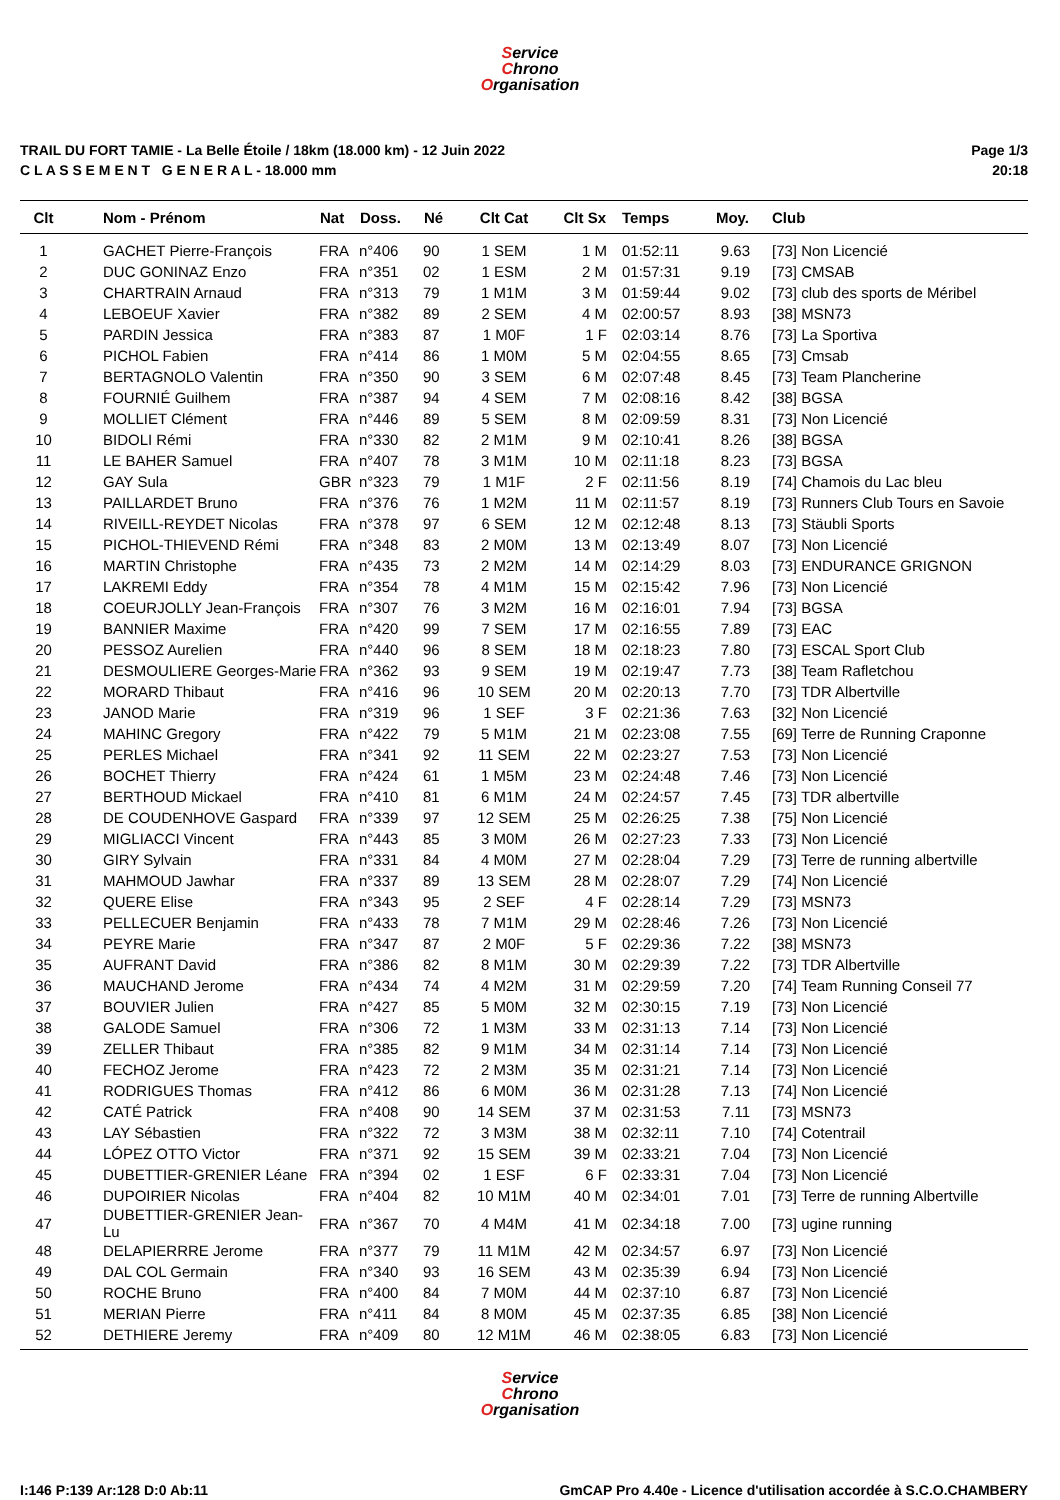Service
Chrono
Organisation
TRAIL DU FORT TAMIE - La Belle Étoile / 18km (18.000 km) - 12 Juin 2022
C L A S S E M E N T G E N E R A L - 18.000 mm
Page 1/3
20:18
| Clt | Nom - Prénom | Nat | Doss. | Né | Clt Cat | Clt Sx | Temps | Moy. | Club |
| --- | --- | --- | --- | --- | --- | --- | --- | --- | --- |
| 1 | GACHET Pierre-François | FRA | n°406 | 90 | 1 SEM | 1 M | 01:52:11 | 9.63 | [73] Non Licencié |
| 2 | DUC GONINAZ Enzo | FRA | n°351 | 02 | 1 ESM | 2 M | 01:57:31 | 9.19 | [73] CMSAB |
| 3 | CHARTRAIN Arnaud | FRA | n°313 | 79 | 1 M1M | 3 M | 01:59:44 | 9.02 | [73] club des sports de Méribel |
| 4 | LEBOEUF Xavier | FRA | n°382 | 89 | 2 SEM | 4 M | 02:00:57 | 8.93 | [38] MSN73 |
| 5 | PARDIN Jessica | FRA | n°383 | 87 | 1 M0F | 1 F | 02:03:14 | 8.76 | [73] La Sportiva |
| 6 | PICHOL Fabien | FRA | n°414 | 86 | 1 M0M | 5 M | 02:04:55 | 8.65 | [73] Cmsab |
| 7 | BERTAGNOLO Valentin | FRA | n°350 | 90 | 3 SEM | 6 M | 02:07:48 | 8.45 | [73] Team Plancherine |
| 8 | FOURNIÉ Guilhem | FRA | n°387 | 94 | 4 SEM | 7 M | 02:08:16 | 8.42 | [38] BGSA |
| 9 | MOLLIET Clément | FRA | n°446 | 89 | 5 SEM | 8 M | 02:09:59 | 8.31 | [73] Non Licencié |
| 10 | BIDOLI Rémi | FRA | n°330 | 82 | 2 M1M | 9 M | 02:10:41 | 8.26 | [38] BGSA |
| 11 | LE BAHER Samuel | FRA | n°407 | 78 | 3 M1M | 10 M | 02:11:18 | 8.23 | [73] BGSA |
| 12 | GAY Sula | GBR | n°323 | 79 | 1 M1F | 2 F | 02:11:56 | 8.19 | [74] Chamois du Lac bleu |
| 13 | PAILLARDET Bruno | FRA | n°376 | 76 | 1 M2M | 11 M | 02:11:57 | 8.19 | [73] Runners Club Tours en Savoie |
| 14 | RIVEILL-REYDET Nicolas | FRA | n°378 | 97 | 6 SEM | 12 M | 02:12:48 | 8.13 | [73] Stäubli Sports |
| 15 | PICHOL-THIEVEND Rémi | FRA | n°348 | 83 | 2 M0M | 13 M | 02:13:49 | 8.07 | [73] Non Licencié |
| 16 | MARTIN Christophe | FRA | n°435 | 73 | 2 M2M | 14 M | 02:14:29 | 8.03 | [73] ENDURANCE GRIGNON |
| 17 | LAKREMI Eddy | FRA | n°354 | 78 | 4 M1M | 15 M | 02:15:42 | 7.96 | [73] Non Licencié |
| 18 | COEURJOLLY Jean-François | FRA | n°307 | 76 | 3 M2M | 16 M | 02:16:01 | 7.94 | [73] BGSA |
| 19 | BANNIER Maxime | FRA | n°420 | 99 | 7 SEM | 17 M | 02:16:55 | 7.89 | [73] EAC |
| 20 | PESSOZ Aurelien | FRA | n°440 | 96 | 8 SEM | 18 M | 02:18:23 | 7.80 | [73] ESCAL Sport Club |
| 21 | DESMOULIERE Georges-Marie | FRA | n°362 | 93 | 9 SEM | 19 M | 02:19:47 | 7.73 | [38] Team Rafletchou |
| 22 | MORARD Thibaut | FRA | n°416 | 96 | 10 SEM | 20 M | 02:20:13 | 7.70 | [73] TDR Albertville |
| 23 | JANOD Marie | FRA | n°319 | 96 | 1 SEF | 3 F | 02:21:36 | 7.63 | [32] Non Licencié |
| 24 | MAHINC Gregory | FRA | n°422 | 79 | 5 M1M | 21 M | 02:23:08 | 7.55 | [69] Terre de Running Craponne |
| 25 | PERLES Michael | FRA | n°341 | 92 | 11 SEM | 22 M | 02:23:27 | 7.53 | [73] Non Licencié |
| 26 | BOCHET Thierry | FRA | n°424 | 61 | 1 M5M | 23 M | 02:24:48 | 7.46 | [73] Non Licencié |
| 27 | BERTHOUD Mickael | FRA | n°410 | 81 | 6 M1M | 24 M | 02:24:57 | 7.45 | [73] TDR albertville |
| 28 | DE COUDENHOVE Gaspard | FRA | n°339 | 97 | 12 SEM | 25 M | 02:26:25 | 7.38 | [75] Non Licencié |
| 29 | MIGLIACCI Vincent | FRA | n°443 | 85 | 3 M0M | 26 M | 02:27:23 | 7.33 | [73] Non Licencié |
| 30 | GIRY Sylvain | FRA | n°331 | 84 | 4 M0M | 27 M | 02:28:04 | 7.29 | [73] Terre de running albertville |
| 31 | MAHMOUD Jawhar | FRA | n°337 | 89 | 13 SEM | 28 M | 02:28:07 | 7.29 | [74] Non Licencié |
| 32 | QUERE Elise | FRA | n°343 | 95 | 2 SEF | 4 F | 02:28:14 | 7.29 | [73] MSN73 |
| 33 | PELLECUER Benjamin | FRA | n°433 | 78 | 7 M1M | 29 M | 02:28:46 | 7.26 | [73] Non Licencié |
| 34 | PEYRE Marie | FRA | n°347 | 87 | 2 M0F | 5 F | 02:29:36 | 7.22 | [38] MSN73 |
| 35 | AUFRANT David | FRA | n°386 | 82 | 8 M1M | 30 M | 02:29:39 | 7.22 | [73] TDR Albertville |
| 36 | MAUCHAND Jerome | FRA | n°434 | 74 | 4 M2M | 31 M | 02:29:59 | 7.20 | [74] Team Running Conseil 77 |
| 37 | BOUVIER Julien | FRA | n°427 | 85 | 5 M0M | 32 M | 02:30:15 | 7.19 | [73] Non Licencié |
| 38 | GALODE Samuel | FRA | n°306 | 72 | 1 M3M | 33 M | 02:31:13 | 7.14 | [73] Non Licencié |
| 39 | ZELLER Thibaut | FRA | n°385 | 82 | 9 M1M | 34 M | 02:31:14 | 7.14 | [73] Non Licencié |
| 40 | FECHOZ Jerome | FRA | n°423 | 72 | 2 M3M | 35 M | 02:31:21 | 7.14 | [73] Non Licencié |
| 41 | RODRIGUES Thomas | FRA | n°412 | 86 | 6 M0M | 36 M | 02:31:28 | 7.13 | [74] Non Licencié |
| 42 | CATÉ Patrick | FRA | n°408 | 90 | 14 SEM | 37 M | 02:31:53 | 7.11 | [73] MSN73 |
| 43 | LAY Sébastien | FRA | n°322 | 72 | 3 M3M | 38 M | 02:32:11 | 7.10 | [74] Cotentrail |
| 44 | LÓPEZ OTTO Victor | FRA | n°371 | 92 | 15 SEM | 39 M | 02:33:21 | 7.04 | [73] Non Licencié |
| 45 | DUBETTIER-GRENIER Léane | FRA | n°394 | 02 | 1 ESF | 6 F | 02:33:31 | 7.04 | [73] Non Licencié |
| 46 | DUPOIRIER Nicolas | FRA | n°404 | 82 | 10 M1M | 40 M | 02:34:01 | 7.01 | [73] Terre de running Albertville |
| 47 | DUBETTIER-GRENIER Jean-Lu | FRA | n°367 | 70 | 4 M4M | 41 M | 02:34:18 | 7.00 | [73] ugine running |
| 48 | DELAPIERRRE Jerome | FRA | n°377 | 79 | 11 M1M | 42 M | 02:34:57 | 6.97 | [73] Non Licencié |
| 49 | DAL COL Germain | FRA | n°340 | 93 | 16 SEM | 43 M | 02:35:39 | 6.94 | [73] Non Licencié |
| 50 | ROCHE Bruno | FRA | n°400 | 84 | 7 M0M | 44 M | 02:37:10 | 6.87 | [73] Non Licencié |
| 51 | MERIAN Pierre | FRA | n°411 | 84 | 8 M0M | 45 M | 02:37:35 | 6.85 | [38] Non Licencié |
| 52 | DETHIERE Jeremy | FRA | n°409 | 80 | 12 M1M | 46 M | 02:38:05 | 6.83 | [73] Non Licencié |
Service
Chrono
Organisation
I:146 P:139 Ar:128 D:0 Ab:11 GmCAP Pro 4.40e - Licence d'utilisation accordée à S.C.O.CHAMBERY